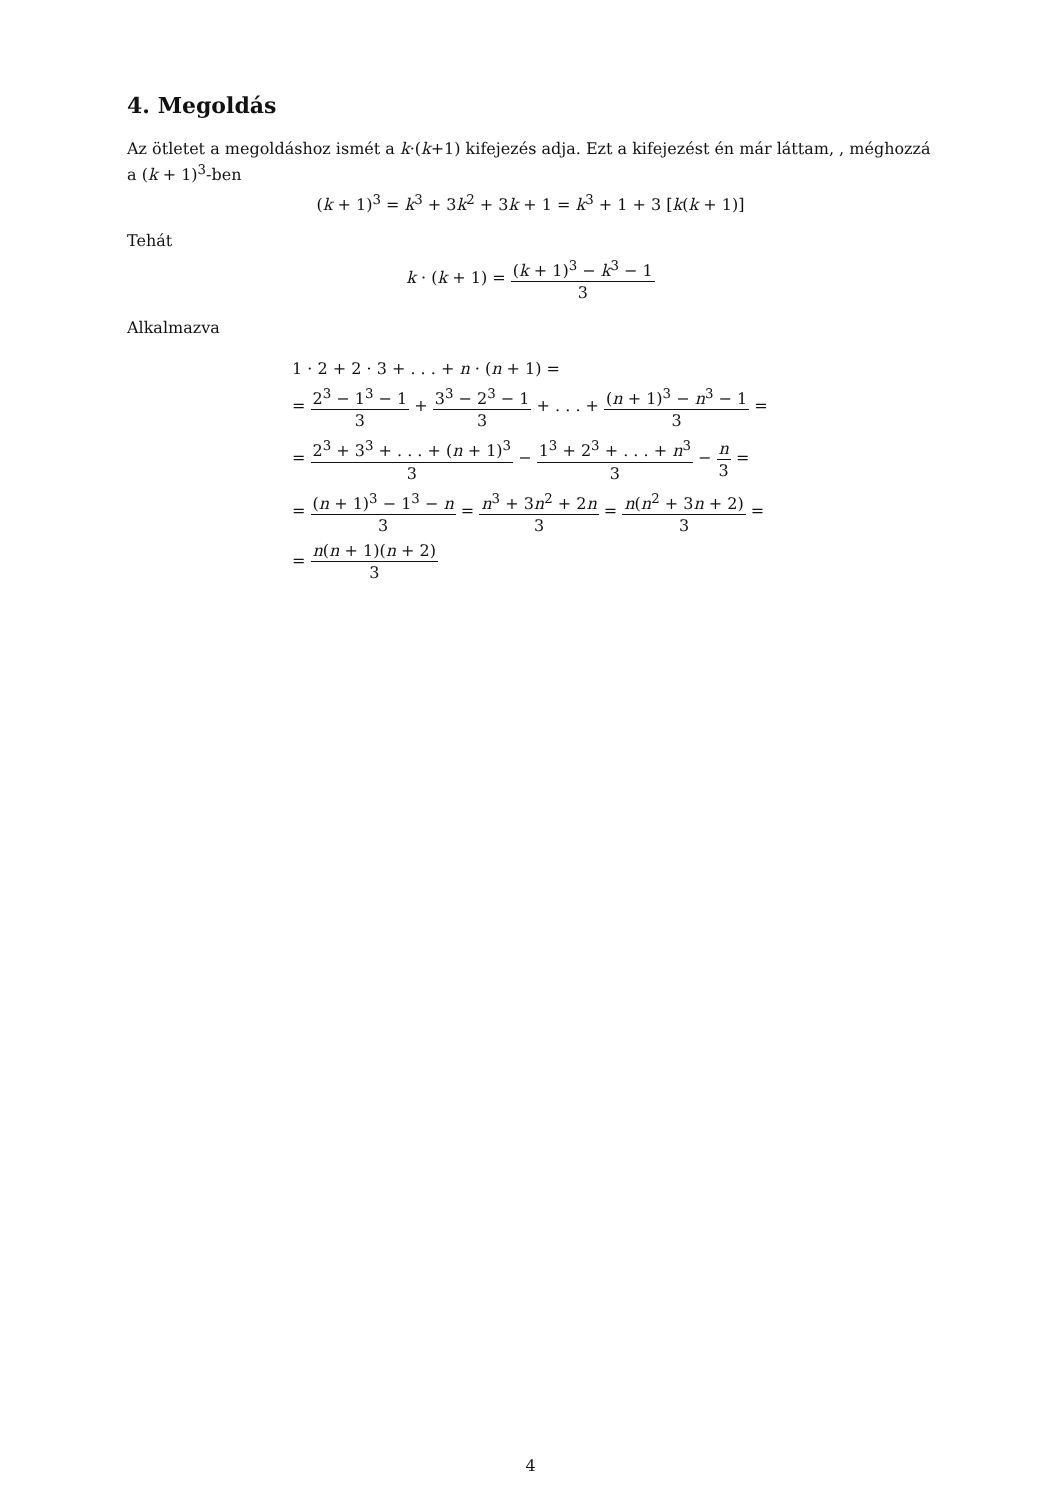4. Megoldás
Az ötletet a megoldáshoz ismét a k·(k+1) kifejezés adja. Ezt a kifejezést én már láttam, , méghozzá a (k + 1)<sup>3</sup>-ben
(k + 1)<sup>3</sup> = k<sup>3</sup> + 3k<sup>2</sup> + 3k + 1 = k<sup>3</sup> + 1 + 3 [k(k + 1)]
Tehát
k · (k + 1) = (k + 1)<sup>3</sup> − k<sup>3</sup> − 1 3
Alkalmazva
1 · 2 + 2 · 3 + . . . + n · (n + 1) =
= 2<sup>3</sup> − 1<sup>3</sup> − 1 3 + 3<sup>3</sup> − 2<sup>3</sup> − 1 3 + . . . + (n + 1)<sup>3</sup> − n<sup>3</sup> − 1 3 =
= 2<sup>3</sup> + 3<sup>3</sup> + . . . + (n + 1)<sup>3</sup> 3 − 1<sup>3</sup> + 2<sup>3</sup> + . . . + n<sup>3</sup> 3 − n 3 =
= (n + 1)<sup>3</sup> − 1<sup>3</sup> − n 3 = n<sup>3</sup> + 3n<sup>2</sup> + 2n 3 = n(n<sup>2</sup> + 3n + 2) 3 =
= n(n + 1)(n + 2) 3
4